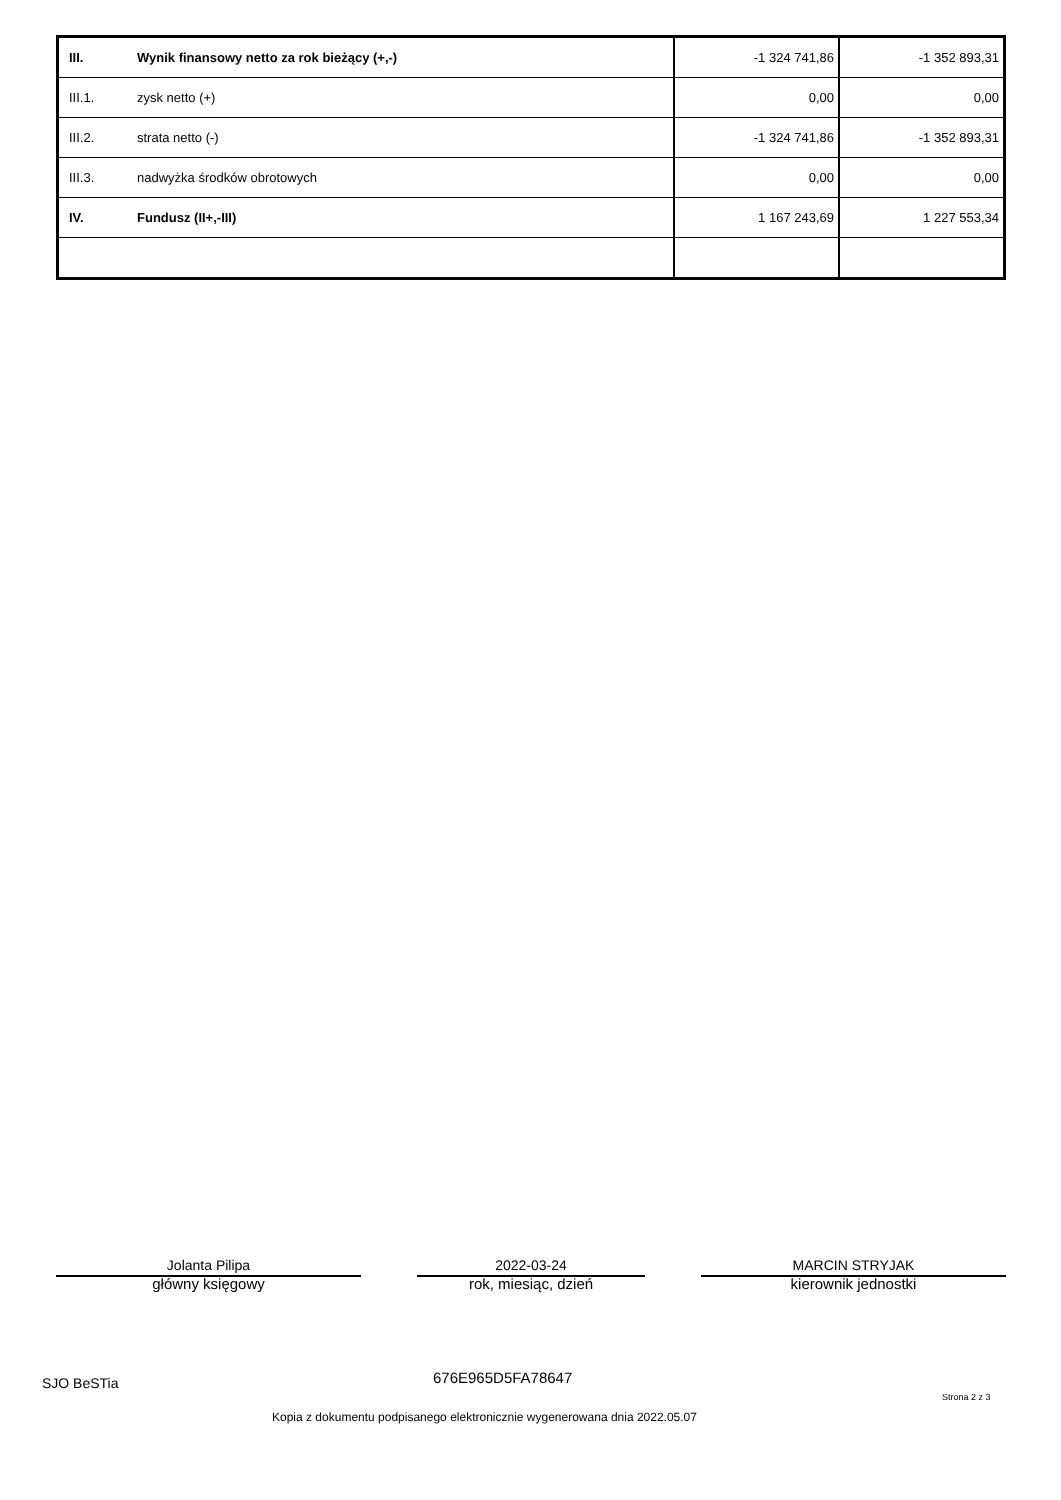| III. | Wynik finansowy netto za rok bieżący (+,-) | -1 324 741,86 | -1 352 893,31 |
| III.1. | zysk netto (+) | 0,00 | 0,00 |
| III.2. | strata netto (-) | -1 324 741,86 | -1 352 893,31 |
| III.3. | nadwyżka środków obrotowych | 0,00 | 0,00 |
| IV. | Fundusz (II+,-III) | 1 167 243,69 | 1 227 553,34 |
Jolanta Pilipa
główny księgowy
2022-03-24
rok, miesiąc, dzień
MARCIN STRYJAK
kierownik jednostki
SJO BeSTia 676E965D5FA78647
Strona 2 z 3
Kopia z dokumentu podpisanego elektronicznie wygenerowana dnia 2022.05.07